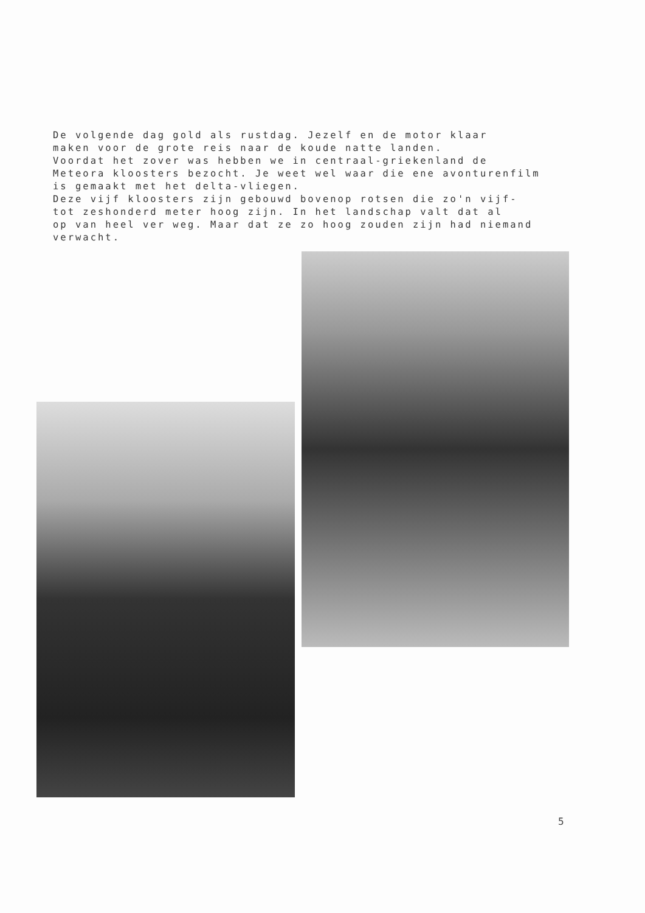De volgende dag gold als rustdag. Jezelf en de motor klaar maken voor de grote reis naar de koude natte landen. Voordat het zover was hebben we in centraal-griekenland de Meteora kloosters bezocht. Je weet wel waar die ene avonturenfilm is gemaakt met het delta-vliegen. Deze vijf kloosters zijn gebouwd bovenop rotsen die zo'n vijf- tot zeshonderd meter hoog zijn. In het landschap valt dat al op van heel ver weg. Maar dat ze zo hoog zouden zijn had niemand verwacht.
5